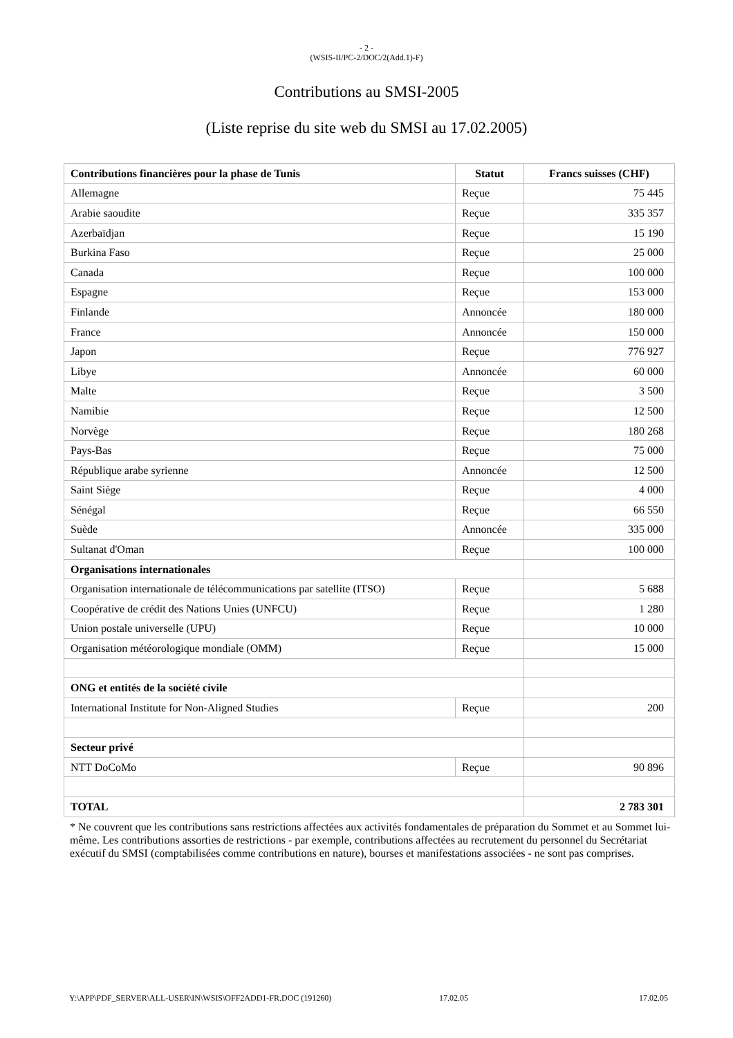- 2 -
(WSIS-II/PC-2/DOC/2(Add.1)-F)
Contributions au SMSI-2005
(Liste reprise du site web du SMSI au 17.02.2005)
| Contributions financières pour la phase de Tunis | Statut | Francs suisses (CHF) |
| --- | --- | --- |
| Allemagne | Reçue | 75 445 |
| Arabie saoudite | Reçue | 335 357 |
| Azerbaïdjan | Reçue | 15 190 |
| Burkina Faso | Reçue | 25 000 |
| Canada | Reçue | 100 000 |
| Espagne | Reçue | 153 000 |
| Finlande | Annoncée | 180 000 |
| France | Annoncée | 150 000 |
| Japon | Reçue | 776 927 |
| Libye | Annoncée | 60 000 |
| Malte | Reçue | 3 500 |
| Namibie | Reçue | 12 500 |
| Norvège | Reçue | 180 268 |
| Pays-Bas | Reçue | 75 000 |
| République arabe syrienne | Annoncée | 12 500 |
| Saint Siège | Reçue | 4 000 |
| Sénégal | Reçue | 66 550 |
| Suède | Annoncée | 335 000 |
| Sultanat d'Oman | Reçue | 100 000 |
| Organisations internationales | | |
| Organisation internationale de télécommunications par satellite (ITSO) | Reçue | 5 688 |
| Coopérative de crédit des Nations Unies (UNFCU) | Reçue | 1 280 |
| Union postale universelle (UPU) | Reçue | 10 000 |
| Organisation météorologique mondiale (OMM) | Reçue | 15 000 |
| ONG et entités de la société civile | | |
| International Institute for Non-Aligned Studies | Reçue | 200 |
| Secteur privé | | |
| NTT DoCoMo | Reçue | 90 896 |
| TOTAL | | 2 783 301 |
* Ne couvrent que les contributions sans restrictions affectées aux activités fondamentales de préparation du Sommet et au Sommet lui-même. Les contributions assorties de restrictions - par exemple, contributions affectées au recrutement du personnel du Secrétariat exécutif du SMSI (comptabilisées comme contributions en nature), bourses et manifestations associées - ne sont pas comprises.
Y:\APP\PDF_SERVER\ALL-USER\IN\WSIS\OFF2ADD1-FR.DOC (191260) 17.02.05 17.02.05